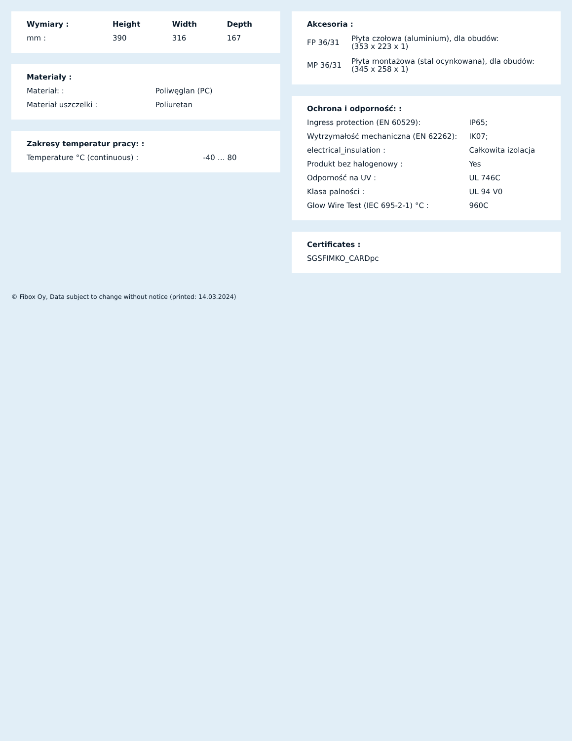| Wymiary : | Height | Width | Depth |
| --- | --- | --- | --- |
| mm : | 390 | 316 | 167 |
| Materiały : | |
| --- | --- |
| Materiał: : | Poliwęglan (PC) |
| Materiał uszczelki : | Poliuretan |
| Zakresy temperatur pracy: : | |
| --- | --- |
| Temperature °C (continuous) : | -40 … 80 |
| Akcesoria : | |
| --- | --- |
| FP 36/31 | Płyta czołowa (aluminium), dla obudów: (353 x 223 x 1) |
| MP 36/31 | Płyta montażowa (stal ocynkowana), dla obudów: (345 x 258 x 1) |
| Ochrona i odporność: : | |
| --- | --- |
| Ingress protection (EN 60529): | IP65; |
| Wytrzymałość mechaniczna (EN 62262): | IK07; |
| electrical_insulation : | Całkowita izolacja |
| Produkt bez halogenowy : | Yes |
| Odporność na UV : | UL 746C |
| Klasa palności : | UL 94 V0 |
| Glow Wire Test (IEC 695-2-1) °C : | 960C |
| Certificates : |
| --- |
| SGSFIMKO_CARDpc |
© Fibox Oy, Data subject to change without notice (printed: 14.03.2024)